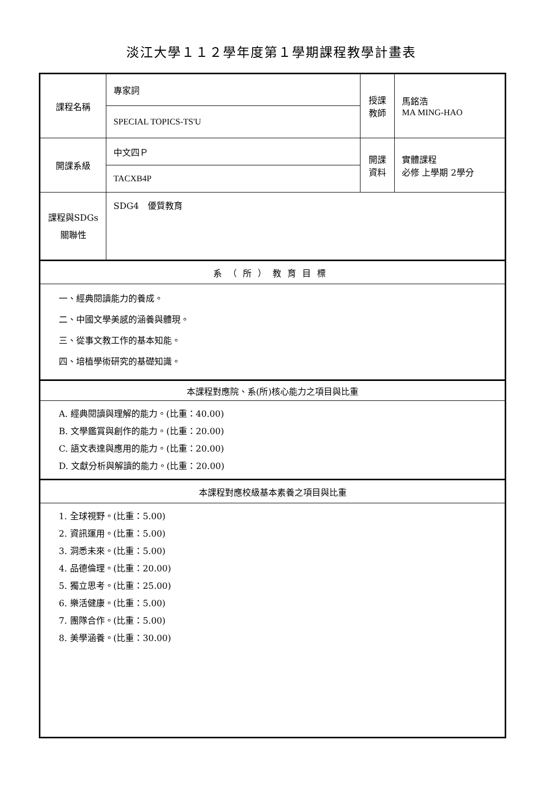淡江大學１１２學年度第１學期課程教學計畫表
| 課程名稱 | 專家詞 | 授課 教師 | 馬銘浩 MA MING-HAO |
| | SPECIAL TOPICS-TS'U | | |
| 開課系級 | 中文四Ｐ | 開課 資料 | 實體課程 必修 上學期 2學分 |
| | TACXB4P | | |
| 課程與SDGs 關聯性 | SDG4 優質教育 | | |
| 系（所）教育目標 | | | |
| 一、經典閱讀能力的養成。 二、中國文學美感的涵養與體現。 三、從事文教工作的基本知能。 四、培植學術研究的基礎知識。 | | | |
| 本課程對應院、系(所)核心能力之項目與比重 | | | |
| A. 經典閱讀與理解的能力。(比重：40.00) B. 文學鑑賞與創作的能力。(比重：20.00) C. 語文表達與應用的能力。(比重：20.00) D. 文獻分析與解讀的能力。(比重：20.00) | | | |
| 本課程對應校級基本素養之項目與比重 | | | |
| 1. 全球視野。(比重：5.00) 2. 資訊運用。(比重：5.00) 3. 洞悉未來。(比重：5.00) 4. 品德倫理。(比重：20.00) 5. 獨立思考。(比重：25.00) 6. 樂活健康。(比重：5.00) 7. 團隊合作。(比重：5.00) 8. 美學涵養。(比重：30.00) | | | |